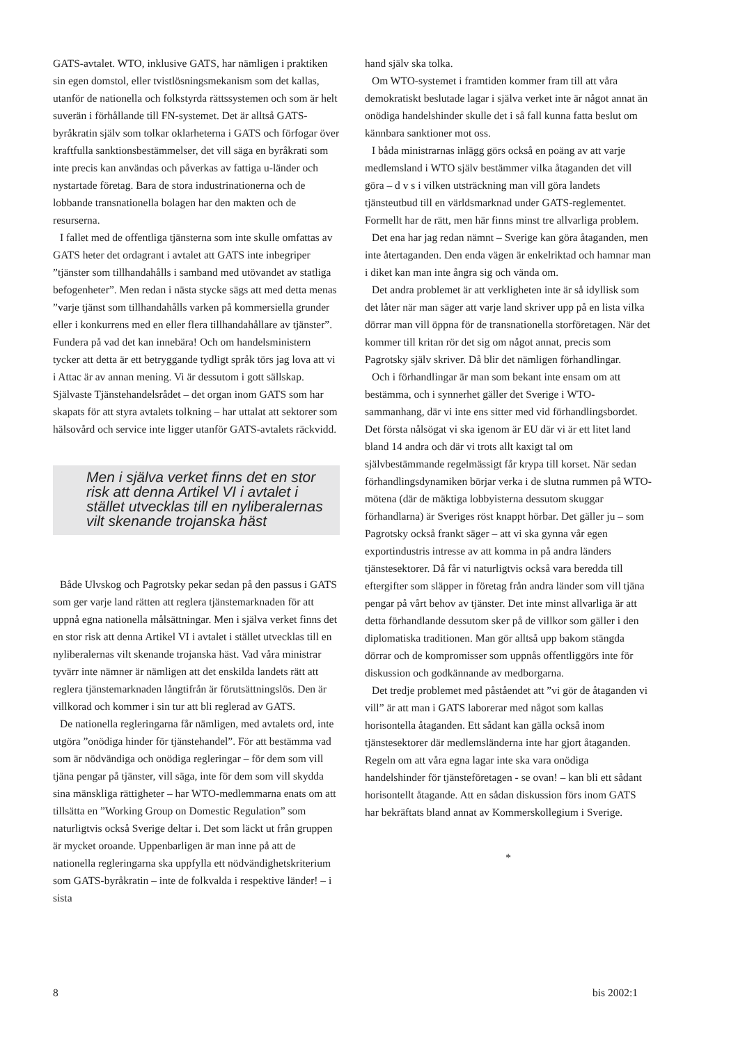GATS-avtalet. WTO, inklusive GATS, har nämligen i praktiken sin egen domstol, eller tvistlösningsmekanism som det kallas, utanför de nationella och folkstyrda rättssystemen och som är helt suverän i förhållande till FN-systemet. Det är alltså GATS-byråkratin själv som tolkar oklarheterna i GATS och förfogar över kraftfulla sanktionsbestämmelser, det vill säga en byråkrati som inte precis kan användas och påverkas av fattiga u-länder och nystartade företag. Bara de stora industrinationerna och de lobbande transnationella bolagen har den makten och de resurserna.
I fallet med de offentliga tjänsterna som inte skulle omfattas av GATS heter det ordagrant i avtalet att GATS inte inbegriper ”tjänster som tillhandahålls i samband med utövandet av statliga befogenheter”. Men redan i nästa stycke sägs att med detta menas ”varje tjänst som tillhandahålls varken på kommersiella grunder eller i konkurrens med en eller flera tillhandahållare av tjänster”. Fundera på vad det kan innebära! Och om handelsministern tycker att detta är ett betryggande tydligt språk törs jag lova att vi i Attac är av annan mening. Vi är dessutom i gott sällskap. Självaste Tjänstehandelsrådet – det organ inom GATS som har skapats för att styra avtalets tolkning – har uttalat att sektorer som hälsovård och service inte ligger utanför GATS-avtalets räckvidd.
Men i själva verket finns det en stor risk att denna Artikel VI i avtalet i stället utvecklas till en nyliberalernas vilt skenande trojanska häst
Både Ulvskog och Pagrotsky pekar sedan på den passus i GATS som ger varje land rätten att reglera tjänstemarknaden för att uppnå egna nationella målsättningar. Men i själva verket finns det en stor risk att denna Artikel VI i avtalet i stället utvecklas till en nyliberalernas vilt skenande trojanska häst. Vad våra ministrar tyvärr inte nämner är nämligen att det enskilda landets rätt att reglera tjänstemarknaden långtifrån är förutsättningslös. Den är villkorad och kommer i sin tur att bli reglerad av GATS.
De nationella regleringarna får nämligen, med avtalets ord, inte utgöra ”onödiga hinder för tjänstehandel”. För att bestämma vad som är nödvändiga och onödiga regleringar – för dem som vill tjäna pengar på tjänster, vill säga, inte för dem som vill skydda sina mänskliga rättigheter – har WTO-medlemmarna enats om att tillsätta en ”Working Group on Domestic Regulation” som naturligtvis också Sverige deltar i. Det som läckt ut från gruppen är mycket oroande. Uppenbarligen är man inne på att de nationella regleringarna ska uppfylla ett nödvändighetskriterium som GATS-byråkratin – inte de folkvalda i respektive länder! – i sista
hand själv ska tolka.
Om WTO-systemet i framtiden kommer fram till att våra demokratiskt beslutade lagar i själva verket inte är något annat än onödiga handelshinder skulle det i så fall kunna fatta beslut om kännbara sanktioner mot oss.
I båda ministrarnas inlägg görs också en poäng av att varje medlemsland i WTO själv bestämmer vilka åtaganden det vill göra – d v s i vilken utsträckning man vill göra landets tjänsteutbud till en världsmarknad under GATS-reglementet. Formellt har de rätt, men här finns minst tre allvarliga problem.
Det ena har jag redan nämnt – Sverige kan göra åtaganden, men inte återtaganden. Den enda vägen är enkelriktad och hamnar man i diket kan man inte ångra sig och vända om.
Det andra problemet är att verkligheten inte är så idyllisk som det låter när man säger att varje land skriver upp på en lista vilka dörrar man vill öppna för de transnationella storföretagen. När det kommer till kritan rör det sig om något annat, precis som Pagrotsky själv skriver. Då blir det nämligen förhandlingar.
Och i förhandlingar är man som bekant inte ensam om att bestämma, och i synnerhet gäller det Sverige i WTO-sammanhang, där vi inte ens sitter med vid förhandlingsbordet. Det första nålsögat vi ska igenom är EU där vi är ett litet land bland 14 andra och där vi trots allt kaxigt tal om självbestämmande regelmässigt får krypa till korset. När sedan förhandlingsdynamiken börjar verka i de slutna rummen på WTO-mötena (där de mäktiga lobbyisterna dessutom skuggar förhandlarna) är Sveriges röst knappt hörbar. Det gäller ju – som Pagrotsky också frankt säger – att vi ska gynna vår egen exportindustris intresse av att komma in på andra länders tjänstesektorer. Då får vi naturligtvis också vara beredda till eftergifter som släpper in företag från andra länder som vill tjäna pengar på vårt behov av tjänster. Det inte minst allvarliga är att detta förhandlande dessutom sker på de villkor som gäller i den diplomatiska traditionen. Man gör alltså upp bakom stängda dörrar och de kompromisser som uppnås offentliggörs inte för diskussion och godkännande av medborgarna.
Det tredje problemet med påståendet att ”vi gör de åtaganden vi vill” är att man i GATS laborerar med något som kallas horisontella åtaganden. Ett sådant kan gälla också inom tjänstesektorer där medlemsländerna inte har gjort åtaganden. Regeln om att våra egna lagar inte ska vara onödiga handelshinder för tjänsteföretagen - se ovan! – kan bli ett sådant horisontellt åtagande. Att en sådan diskussion förs inom GATS har bekräftats bland annat av Kommerskollegium i Sverige.
*
8 bis 2002:1